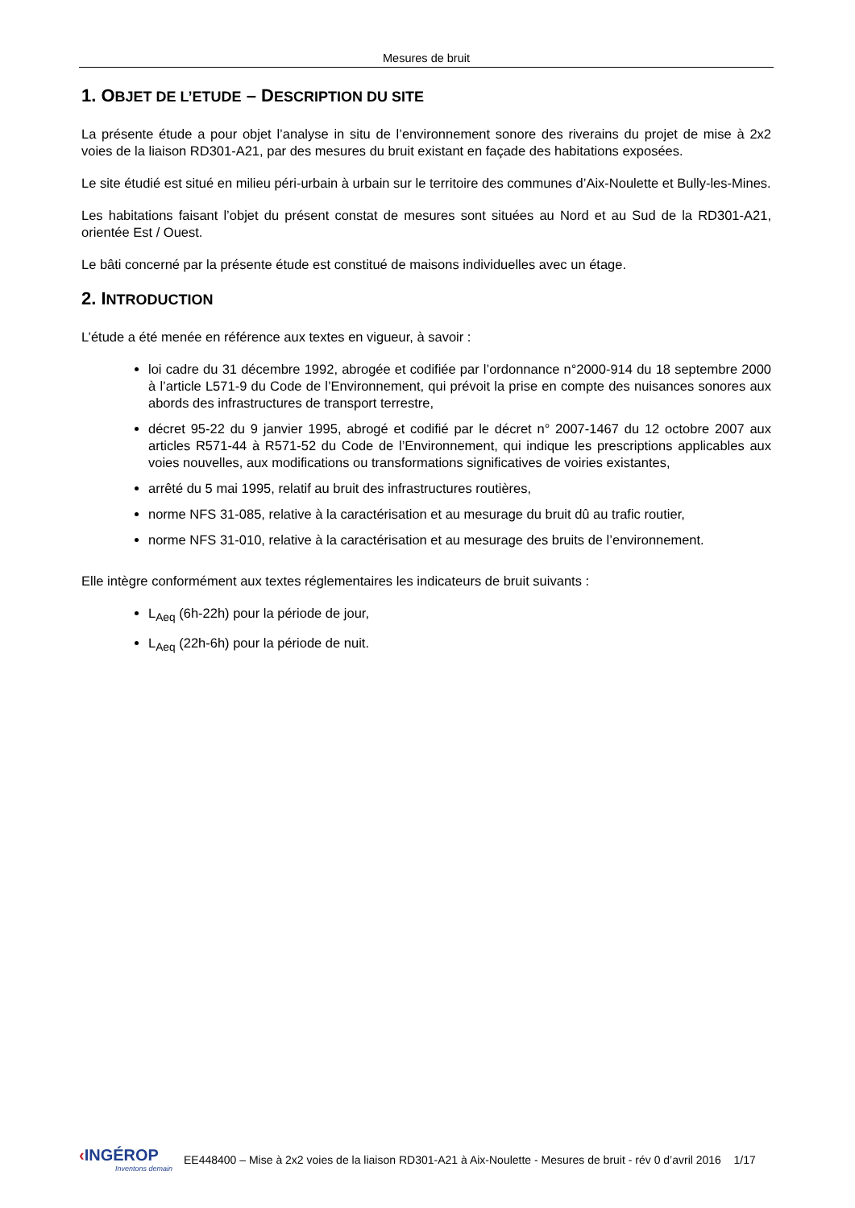Mesures de bruit
1. OBJET DE L’ETUDE – DESCRIPTION DU SITE
La présente étude a pour objet l’analyse in situ de l’environnement sonore des riverains du projet de mise à 2x2 voies de la liaison RD301-A21, par des mesures du bruit existant en façade des habitations exposées.
Le site étudié est situé en milieu péri-urbain à urbain sur le territoire des communes d’Aix-Noulette et Bully-les-Mines.
Les habitations faisant l’objet du présent constat de mesures sont situées au Nord et au Sud de la RD301-A21, orientée Est / Ouest.
Le bâti concerné par la présente étude est constitué de maisons individuelles avec un étage.
2. INTRODUCTION
L’étude a été menée en référence aux textes en vigueur, à savoir :
loi cadre du 31 décembre 1992, abrogée et codifiée par l’ordonnance n°2000-914 du 18 septembre 2000 à l’article L571-9 du Code de l’Environnement, qui prévoit la prise en compte des nuisances sonores aux abords des infrastructures de transport terrestre,
décret 95-22 du 9 janvier 1995, abrogé et codifié par le décret n° 2007-1467 du 12 octobre 2007 aux articles R571-44 à R571-52 du Code de l’Environnement, qui indique les prescriptions applicables aux voies nouvelles, aux modifications ou transformations significatives de voiries existantes,
arrêté du 5 mai 1995, relatif au bruit des infrastructures routières,
norme NFS 31-085, relative à la caractérisation et au mesurage du bruit dû au trafic routier,
norme NFS 31-010, relative à la caractérisation et au mesurage des bruits de l’environnement.
Elle intègre conformément aux textes réglementaires les indicateurs de bruit suivants :
L<sub>Aeq</sub> (6h-22h) pour la période de jour,
L<sub>Aeq</sub> (22h-6h) pour la période de nuit.
‹INGÉROP
Inventons demain
EE448400 – Mise à 2x2 voies de la liaison RD301-A21 à Aix-Noulette - Mesures de bruit - rév 0 d’avril 2016 1/17